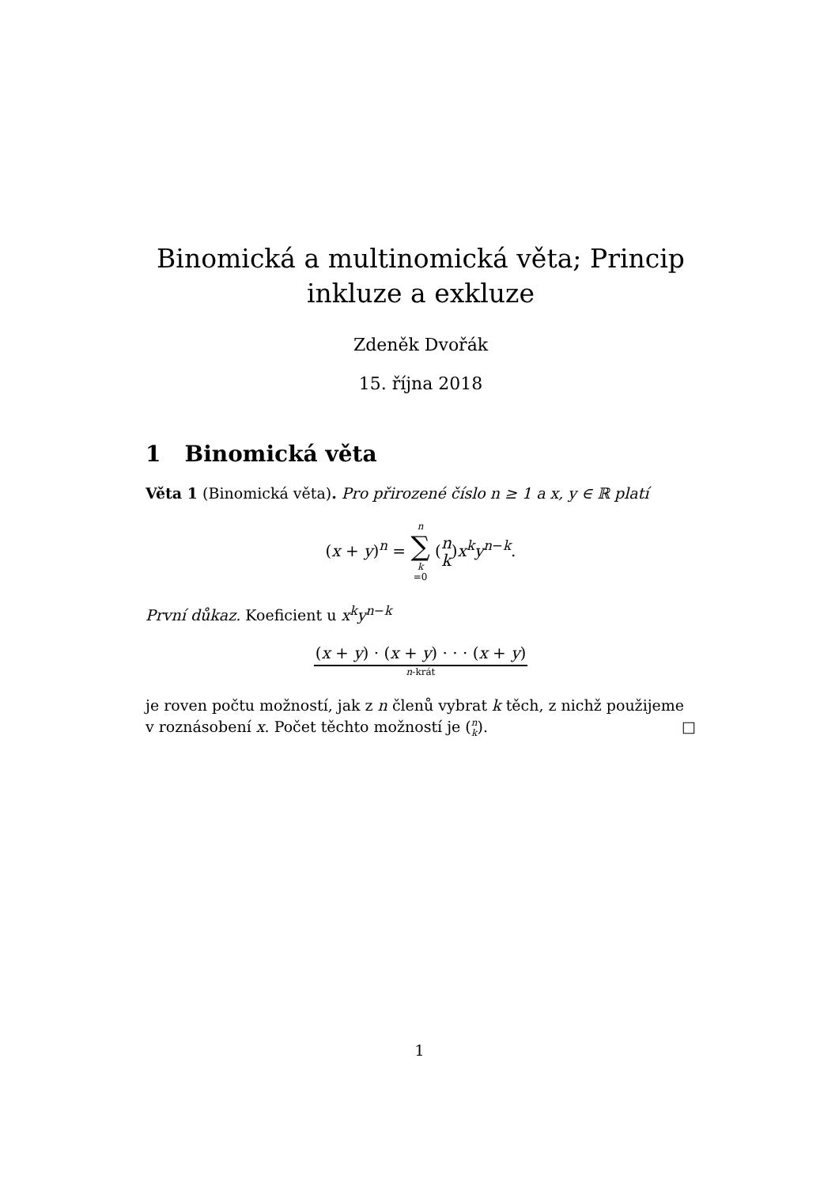Binomická a multinomická věta; Princip inkluze a exkluze
Zdeněk Dvořák
15. října 2018
1 Binomická věta
Věta 1 (Binomická věta). Pro přirozené číslo n ≥ 1 a x, y ∈ ℝ platí
(x + y)<sup>n</sup> = n ∑ k =0 (n k)x<sup>k</sup>y<sup>n−k</sup>.
První důkaz. Koeficient u x<sup>k</sup>y<sup>n−k</sup>
(x + y) · (x + y) · · · (x + y)
n-krát
je roven počtu možností, jak z n členů vybrat k těch, z nichž použijeme v roznásobení x. Počet těchto možností je (n k). □
1